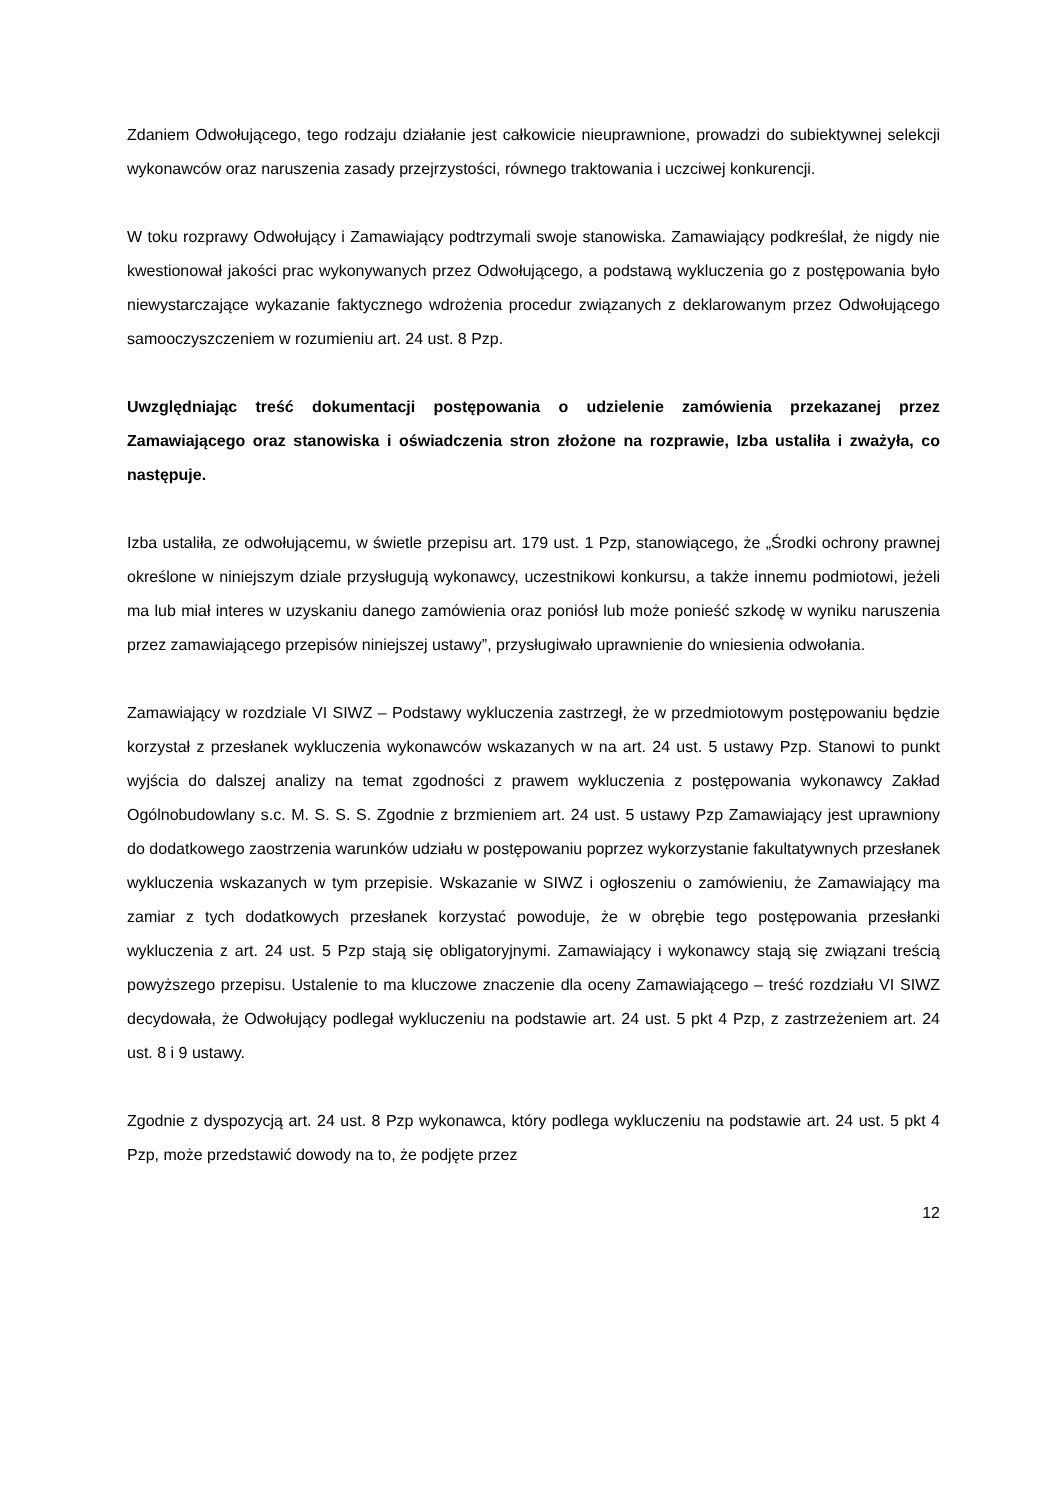Zdaniem Odwołującego, tego rodzaju działanie jest całkowicie nieuprawnione, prowadzi do subiektywnej selekcji wykonawców oraz naruszenia zasady przejrzystości, równego traktowania i uczciwej konkurencji.
W toku rozprawy Odwołujący i Zamawiający podtrzymali swoje stanowiska. Zamawiający podkreślał, że nigdy nie kwestionował jakości prac wykonywanych przez Odwołującego, a podstawą wykluczenia go z postępowania było niewystarczające wykazanie faktycznego wdrożenia procedur związanych z deklarowanym przez Odwołującego samooczyszczeniem w rozumieniu art. 24 ust. 8 Pzp.
Uwzględniając treść dokumentacji postępowania o udzielenie zamówienia przekazanej przez Zamawiającego oraz stanowiska i oświadczenia stron złożone na rozprawie, Izba ustaliła i zważyła, co następuje.
Izba ustaliła, ze odwołującemu, w świetle przepisu art. 179 ust. 1 Pzp, stanowiącego, że „Środki ochrony prawnej określone w niniejszym dziale przysługują wykonawcy, uczestnikowi konkursu, a także innemu podmiotowi, jeżeli ma lub miał interes w uzyskaniu danego zamówienia oraz poniósł lub może ponieść szkodę w wyniku naruszenia przez zamawiającego przepisów niniejszej ustawy”, przysługiwało uprawnienie do wniesienia odwołania.
Zamawiający w rozdziale VI SIWZ – Podstawy wykluczenia zastrzegł, że w przedmiotowym postępowaniu będzie korzystał z przesłanek wykluczenia wykonawców wskazanych w na art. 24 ust. 5 ustawy Pzp. Stanowi to punkt wyjścia do dalszej analizy na temat zgodności z prawem wykluczenia z postępowania wykonawcy Zakład Ogólnobudowlany s.c. M. S. S. S. Zgodnie z brzmieniem art. 24 ust. 5 ustawy Pzp Zamawiający jest uprawniony do dodatkowego zaostrzenia warunków udziału w postępowaniu poprzez wykorzystanie fakultatywnych przesłanek wykluczenia wskazanych w tym przepisie. Wskazanie w SIWZ i ogłoszeniu o zamówieniu, że Zamawiający ma zamiar z tych dodatkowych przesłanek korzystać powoduje, że w obrębie tego postępowania przesłanki wykluczenia z art. 24 ust. 5 Pzp stają się obligatoryjnymi. Zamawiający i wykonawcy stają się związani treścią powyższego przepisu. Ustalenie to ma kluczowe znaczenie dla oceny Zamawiającego – treść rozdziału VI SIWZ decydowała, że Odwołujący podlegał wykluczeniu na podstawie art. 24 ust. 5 pkt 4 Pzp, z zastrzeżeniem art. 24 ust. 8 i 9 ustawy.
Zgodnie z dyspozycją art. 24 ust. 8 Pzp wykonawca, który podlega wykluczeniu na podstawie art. 24 ust. 5 pkt 4 Pzp, może przedstawić dowody na to, że podjęte przez
12